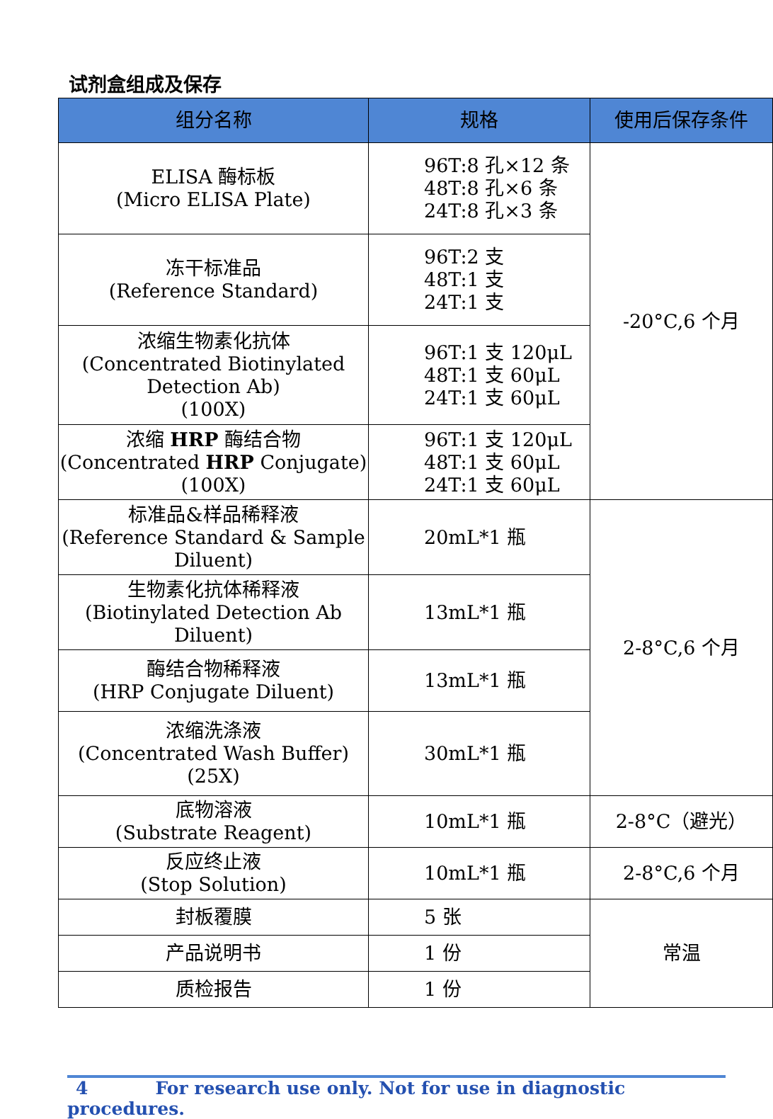试剂盒组成及保存
| 组分名称 | 规格 | 使用后保存条件 |
| --- | --- | --- |
| ELISA 酶标板 (Micro ELISA Plate) | 96T:8 孔×12 条 48T:8 孔×6 条 24T:8 孔×3 条 | -20°C,6 个月 |
| 冻干标准品 (Reference Standard) | 96T:2 支 48T:1 支 24T:1 支 | |
| 浓缩生物素化抗体 (Concentrated Biotinylated Detection Ab) (100X) | 96T:1 支 120μL 48T:1 支 60μL 24T:1 支 60μL | |
| 浓缩 HRP 酶结合物 (Concentrated HRP Conjugate) (100X) | 96T:1 支 120μL 48T:1 支 60μL 24T:1 支 60μL | |
| 标准品&样品稀释液 (Reference Standard & Sample Diluent) | 20mL*1 瓶 | 2-8°C,6 个月 |
| 生物素化抗体稀释液 (Biotinylated Detection Ab Diluent) | 13mL*1 瓶 | |
| 酶结合物稀释液 (HRP Conjugate Diluent) | 13mL*1 瓶 | |
| 浓缩洗涤液 (Concentrated Wash Buffer) (25X) | 30mL*1 瓶 | |
| 底物溶液 (Substrate Reagent) | 10mL*1 瓶 | 2-8°C（避光） |
| 反应终止液 (Stop Solution) | 10mL*1 瓶 | 2-8°C,6 个月 |
| 封板覆膜 | 5 张 | 常温 |
| 产品说明书 | 1 份 | |
| 质检报告 | 1 份 | |
4 For research use only. Not for use in diagnostic procedures.